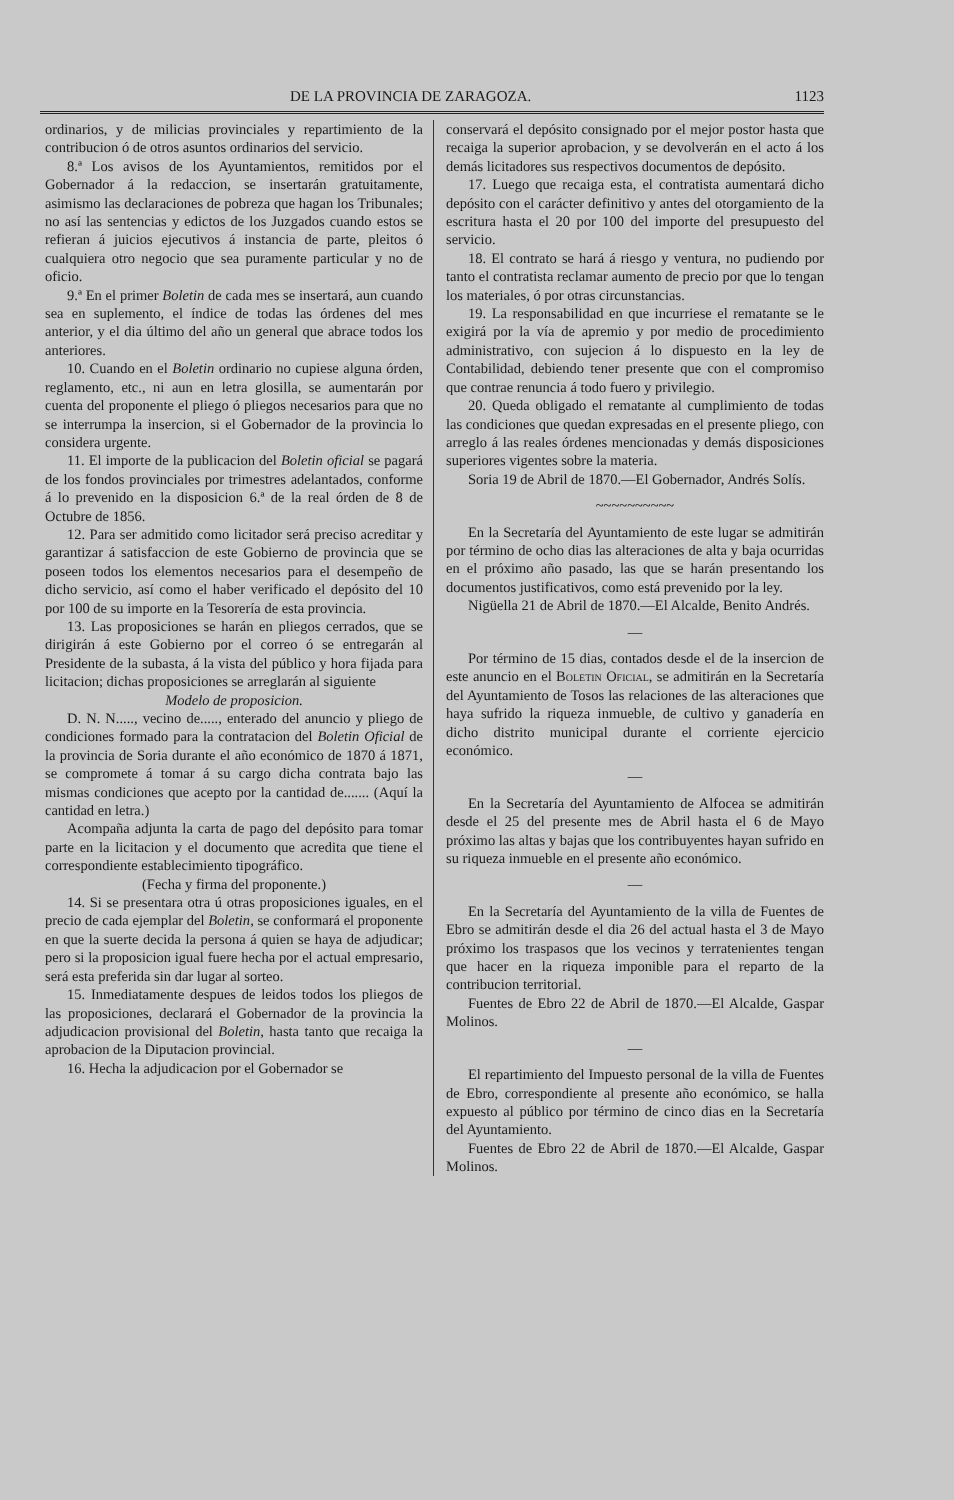DE LA PROVINCIA DE ZARAGOZA. 1123
ordinarios, y de milicias provinciales y repartimiento de la contribucion ó de otros asuntos ordinarios del servicio.
8.ª Los avisos de los Ayuntamientos, remitidos por el Gobernador á la redaccion, se insertarán gratuitamente, asimismo las declaraciones de pobreza que hagan los Tribunales; no así las sentencias y edictos de los Juzgados cuando estos se refieran á juicios ejecutivos á instancia de parte, pleitos ó cualquiera otro negocio que sea puramente particular y no de oficio.
9.ª En el primer Boletin de cada mes se insertará, aun cuando sea en suplemento, el índice de todas las órdenes del mes anterior, y el dia último del año un general que abrace todos los anteriores.
10. Cuando en el Boletin ordinario no cupiese alguna órden, reglamento, etc., ni aun en letra glosilla, se aumentarán por cuenta del proponente el pliego ó pliegos necesarios para que no se interrumpa la insercion, si el Gobernador de la provincia lo considera urgente.
11. El importe de la publicacion del Boletin oficial se pagará de los fondos provinciales por trimestres adelantados, conforme á lo prevenido en la disposicion 6.ª de la real órden de 8 de Octubre de 1856.
12. Para ser admitido como licitador será preciso acreditar y garantizar á satisfaccion de este Gobierno de provincia que se poseen todos los elementos necesarios para el desempeño de dicho servicio, así como el haber verificado el depósito del 10 por 100 de su importe en la Tesorería de esta provincia.
13. Las proposiciones se harán en pliegos cerrados, que se dirigirán á este Gobierno por el correo ó se entregarán al Presidente de la subasta, á la vista del público y hora fijada para licitacion; dichas proposiciones se arreglarán al siguiente
Modelo de proposicion.
D. N. N....., vecino de....., enterado del anuncio y pliego de condiciones formado para la contratacion del Boletin Oficial de la provincia de Soria durante el año económico de 1870 á 1871, se compromete á tomar á su cargo dicha contrata bajo las mismas condiciones que acepto por la cantidad de....... (Aquí la cantidad en letra.)
Acompaña adjunta la carta de pago del depósito para tomar parte en la licitacion y el documento que acredita que tiene el correspondiente establecimiento tipográfico.
(Fecha y firma del proponente.)
14. Si se presentara otra ú otras proposiciones iguales, en el precio de cada ejemplar del Boletin, se conformará el proponente en que la suerte decida la persona á quien se haya de adjudicar; pero si la proposicion igual fuere hecha por el actual empresario, será esta preferida sin dar lugar al sorteo.
15. Inmediatamente despues de leidos todos los pliegos de las proposiciones, declarará el Gobernador de la provincia la adjudicacion provisional del Boletin, hasta tanto que recaiga la aprobacion de la Diputacion provincial.
16. Hecha la adjudicacion por el Gobernador se
conservará el depósito consignado por el mejor postor hasta que recaiga la superior aprobacion, y se devolverán en el acto á los demás licitadores sus respectivos documentos de depósito.
17. Luego que recaiga esta, el contratista aumentará dicho depósito con el carácter definitivo y antes del otorgamiento de la escritura hasta el 20 por 100 del importe del presupuesto del servicio.
18. El contrato se hará á riesgo y ventura, no pudiendo por tanto el contratista reclamar aumento de precio por que lo tengan los materiales, ó por otras circunstancias.
19. La responsabilidad en que incurriese el rematante se le exigirá por la vía de apremio y por medio de procedimiento administrativo, con sujecion á lo dispuesto en la ley de Contabilidad, debiendo tener presente que con el compromiso que contrae renuncia á todo fuero y privilegio.
20. Queda obligado el rematante al cumplimiento de todas las condiciones que quedan expresadas en el presente pliego, con arreglo á las reales órdenes mencionadas y demás disposiciones superiores vigentes sobre la materia.
Soria 19 de Abril de 1870.—El Gobernador, Andrés Solís.
~~~~~~~~~~
En la Secretaría del Ayuntamiento de este lugar se admitirán por término de ocho dias las alteraciones de alta y baja ocurridas en el próximo año pasado, las que se harán presentando los documentos justificativos, como está prevenido por la ley.
Nigüella 21 de Abril de 1870.—El Alcalde, Benito Andrés.
—
Por término de 15 dias, contados desde el de la insercion de este anuncio en el Boletin Oficial, se admitirán en la Secretaría del Ayuntamiento de Tosos las relaciones de las alteraciones que haya sufrido la riqueza inmueble, de cultivo y ganadería en dicho distrito municipal durante el corriente ejercicio económico.
—
En la Secretaría del Ayuntamiento de Alfocea se admitirán desde el 25 del presente mes de Abril hasta el 6 de Mayo próximo las altas y bajas que los contribuyentes hayan sufrido en su riqueza inmueble en el presente año económico.
—
En la Secretaría del Ayuntamiento de la villa de Fuentes de Ebro se admitirán desde el dia 26 del actual hasta el 3 de Mayo próximo los traspasos que los vecinos y terratenientes tengan que hacer en la riqueza imponible para el reparto de la contribucion territorial.
Fuentes de Ebro 22 de Abril de 1870.—El Alcalde, Gaspar Molinos.
—
El repartimiento del Impuesto personal de la villa de Fuentes de Ebro, correspondiente al presente año económico, se halla expuesto al público por término de cinco dias en la Secretaría del Ayuntamiento.
Fuentes de Ebro 22 de Abril de 1870.—El Alcalde, Gaspar Molinos.